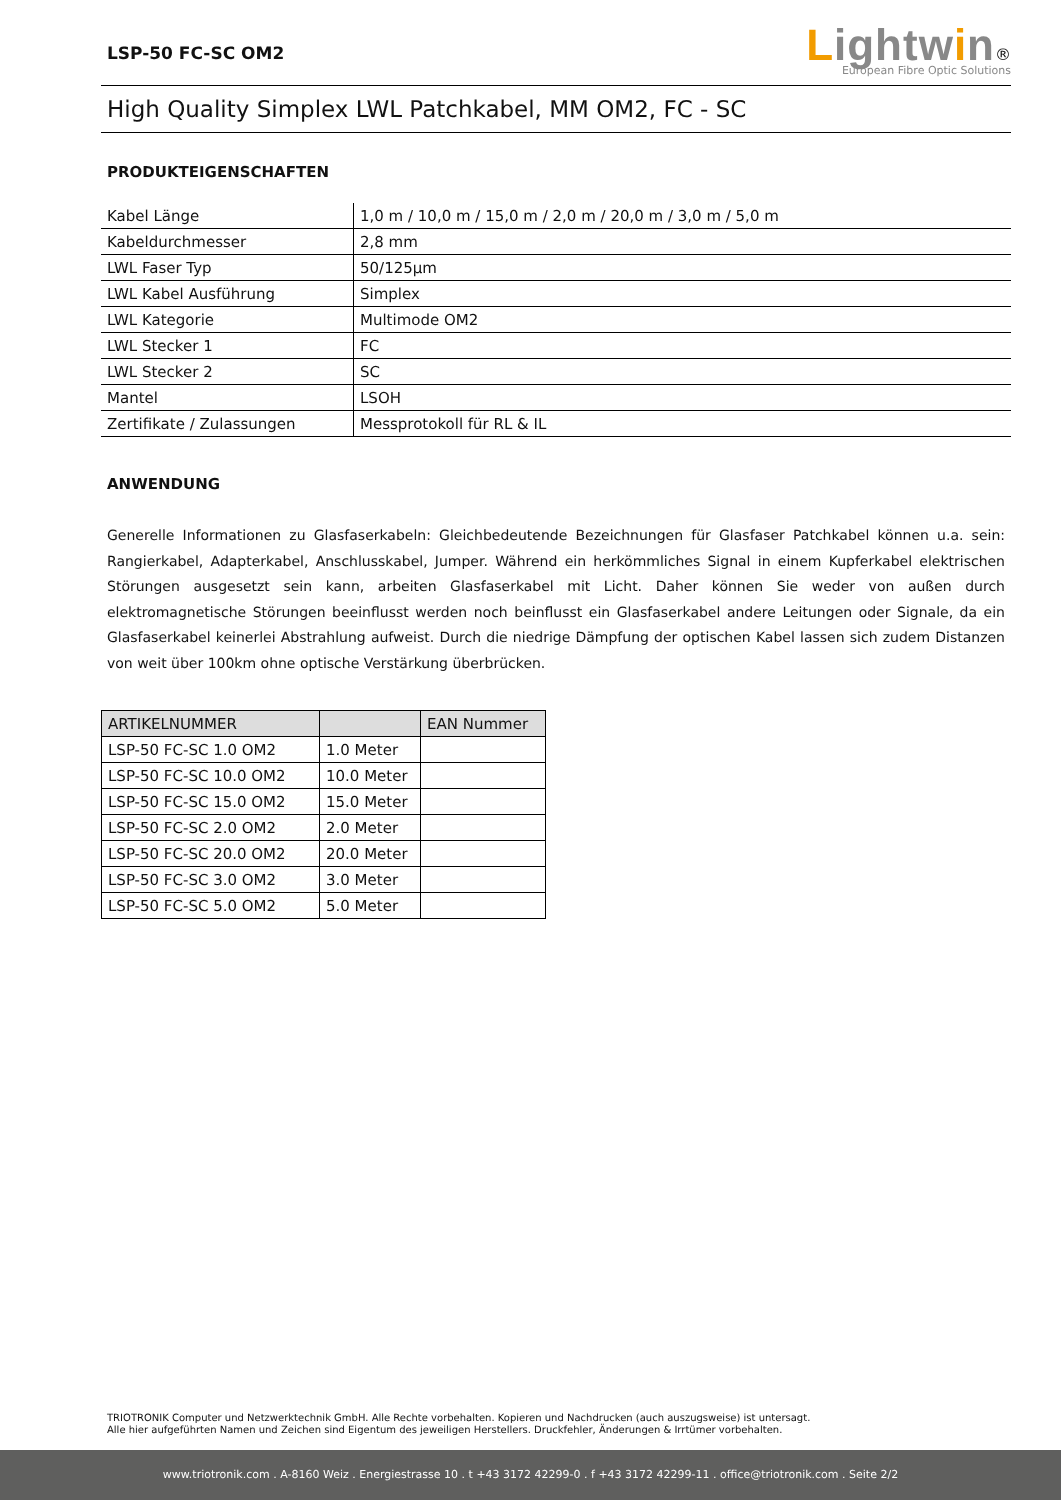LSP-50 FC-SC OM2
Lightwin®
European Fibre Optic Solutions
High Quality Simplex LWL Patchkabel, MM OM2, FC - SC
PRODUKTEIGENSCHAFTEN
| Kabel Länge | 1,0 m / 10,0 m / 15,0 m / 2,0 m / 20,0 m / 3,0 m / 5,0 m |
| Kabeldurchmesser | 2,8 mm |
| LWL Faser Typ | 50/125µm |
| LWL Kabel Ausführung | Simplex |
| LWL Kategorie | Multimode OM2 |
| LWL Stecker 1 | FC |
| LWL Stecker 2 | SC |
| Mantel | LSOH |
| Zertifikate / Zulassungen | Messprotokoll für RL & IL |
ANWENDUNG
Generelle Informationen zu Glasfaserkabeln: Gleichbedeutende Bezeichnungen für Glasfaser Patchkabel können u.a. sein: Rangierkabel, Adapterkabel, Anschlusskabel, Jumper. Während ein herkömmliches Signal in einem Kupferkabel elektrischen Störungen ausgesetzt sein kann, arbeiten Glasfaserkabel mit Licht. Daher können Sie weder von außen durch elektromagnetische Störungen beeinflusst werden noch beinflusst ein Glasfaserkabel andere Leitungen oder Signale, da ein Glasfaserkabel keinerlei Abstrahlung aufweist. Durch die niedrige Dämpfung der optischen Kabel lassen sich zudem Distanzen von weit über 100km ohne optische Verstärkung überbrücken.
| ARTIKELNUMMER | | EAN Nummer |
| --- | --- | --- |
| LSP-50 FC-SC 1.0 OM2 | 1.0 Meter | |
| LSP-50 FC-SC 10.0 OM2 | 10.0 Meter | |
| LSP-50 FC-SC 15.0 OM2 | 15.0 Meter | |
| LSP-50 FC-SC 2.0 OM2 | 2.0 Meter | |
| LSP-50 FC-SC 20.0 OM2 | 20.0 Meter | |
| LSP-50 FC-SC 3.0 OM2 | 3.0 Meter | |
| LSP-50 FC-SC 5.0 OM2 | 5.0 Meter | |
TRIOTRONIK Computer und Netzwerktechnik GmbH. Alle Rechte vorbehalten. Kopieren und Nachdrucken (auch auszugsweise) ist untersagt.
Alle hier aufgeführten Namen und Zeichen sind Eigentum des jeweiligen Herstellers. Druckfehler, Änderungen & Irrtümer vorbehalten.
www.triotronik.com . A-8160 Weiz . Energiestrasse 10 . t +43 3172 42299-0 . f +43 3172 42299-11 . office@triotronik.com . Seite 2/2